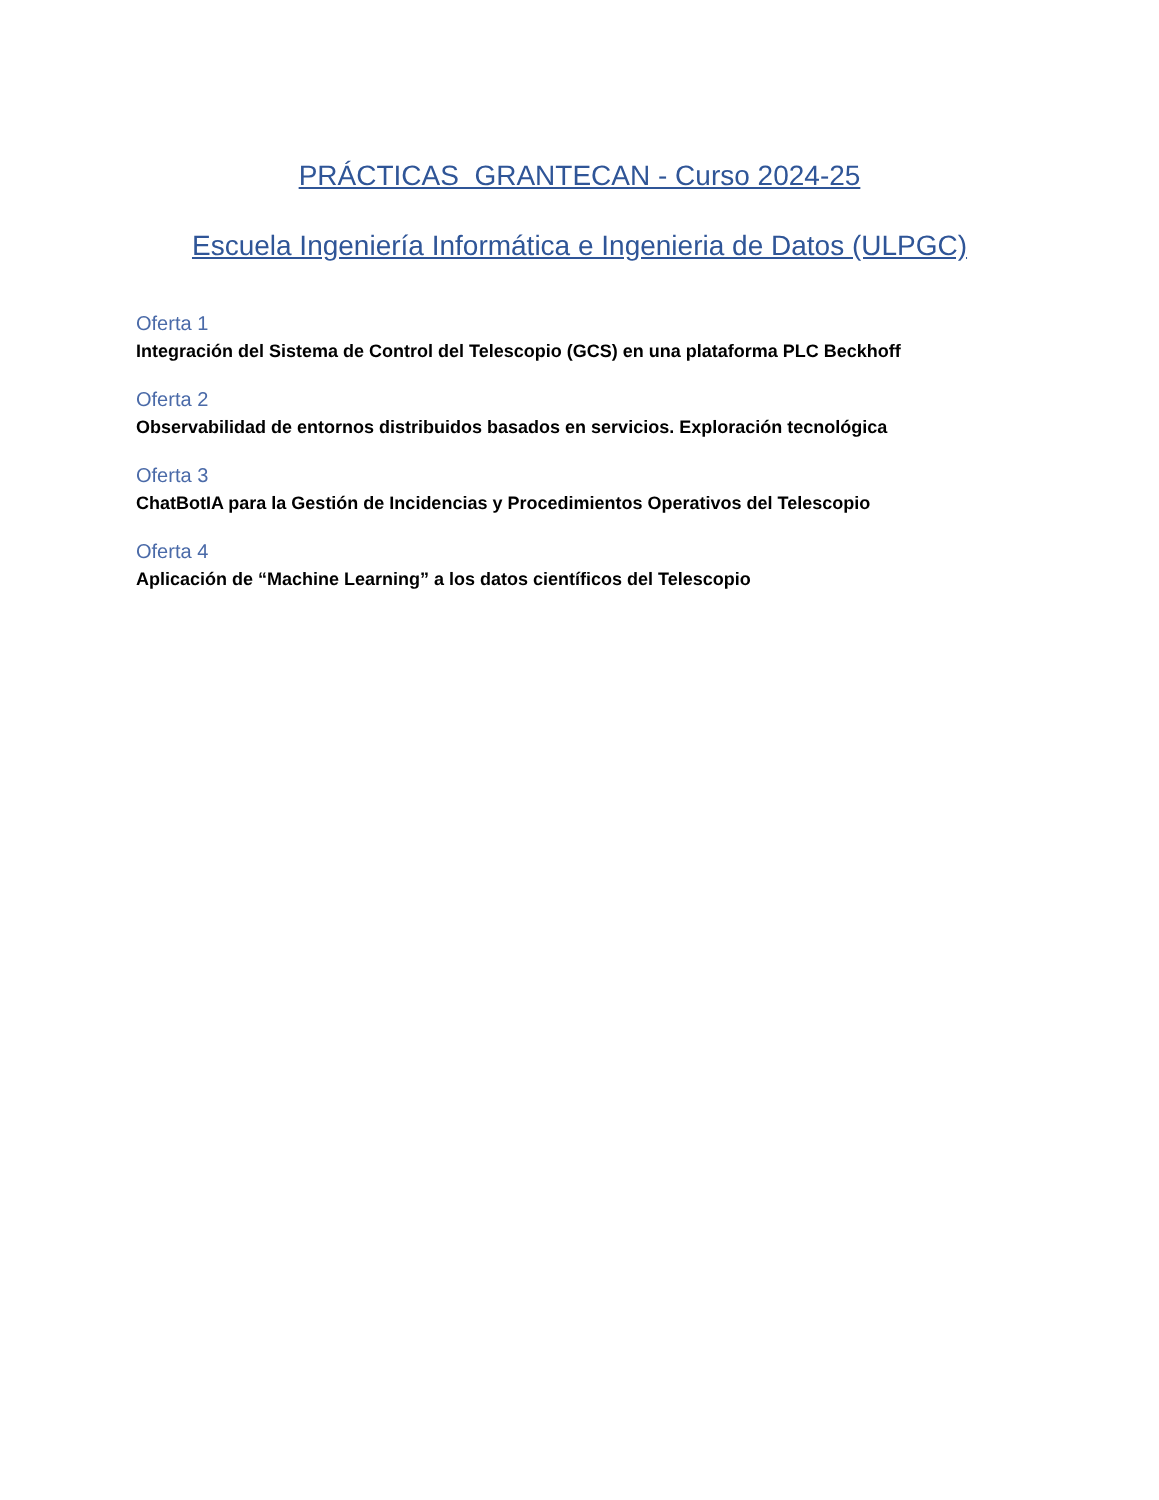PRÁCTICAS GRANTECAN - Curso 2024-25
Escuela Ingeniería Informática e Ingenieria de Datos (ULPGC)
Oferta 1
Integración del Sistema de Control del Telescopio (GCS) en una plataforma PLC Beckhoff
Oferta 2
Observabilidad de entornos distribuidos basados en servicios. Exploración tecnológica
Oferta 3
ChatBotIA para la Gestión de Incidencias y Procedimientos Operativos del Telescopio
Oferta 4
Aplicación de “Machine Learning” a los datos científicos del Telescopio